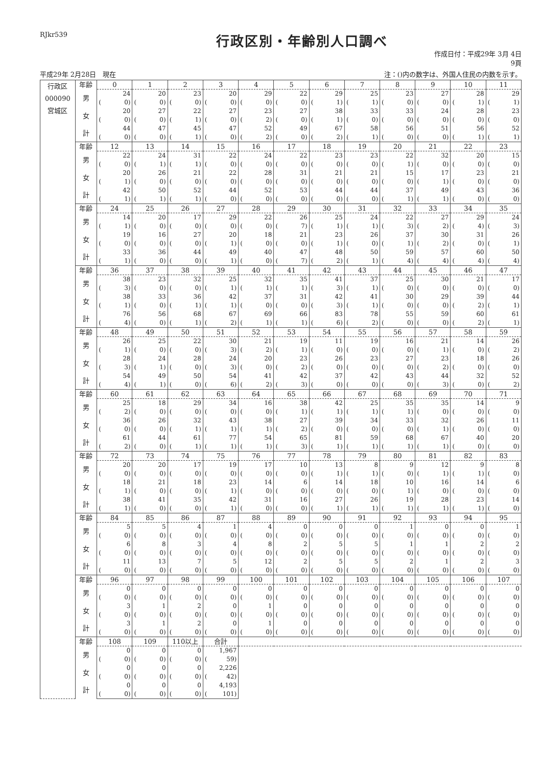RJkr539
行政区別・年齢別人口調べ
作成日付：平成29年 3月 4日
9頁
平成29年 2月28日　現在 注：()内の数字は、外国人住民の内数を示す。
| 行政区 000090 宮城区 | 年齢 | 0 | 1 | 2 | 3 | 4 | 5 | 6 | 7 | 8 | 9 | 10 | 11 |
| | 男 | 24 | 20 | 23 | 20 | 29 | 22 | 29 | 25 | 23 | 27 | 28 | 29 |
| | | ( 0) | ( 0) | ( 0) | ( 0) | ( 0) | ( 0) | ( 1) | ( 1) | ( 0) | ( 0) | ( 1) | ( 1) |
| | 女 | 20 | 27 | 22 | 27 | 23 | 27 | 38 | 33 | 33 | 24 | 28 | 23 |
| | | ( 0) | ( 0) | ( 1) | ( 0) | ( 2) | ( 0) | ( 1) | ( 0) | ( 0) | ( 0) | ( 0) | ( 0) |
| | 計 | 44 | 47 | 45 | 47 | 52 | 49 | 67 | 58 | 56 | 51 | 56 | 52 |
| | | ( 0) | ( 0) | ( 1) | ( 0) | ( 2) | ( 0) | ( 2) | ( 1) | ( 0) | ( 0) | ( 1) | ( 1) |
| | 年齢 | 12 | 13 | 14 | 15 | 16 | 17 | 18 | 19 | 20 | 21 | 22 | 23 |
| | 男 | 22 | 24 | 31 | 22 | 24 | 22 | 23 | 23 | 22 | 32 | 20 | 15 |
| | | ( 0) | ( 1) | ( 1) | ( 0) | ( 0) | ( 0) | ( 0) | ( 0) | ( 1) | ( 0) | ( 0) | ( 0) |
| | 女 | 20 | 26 | 21 | 22 | 28 | 31 | 21 | 21 | 15 | 17 | 23 | 21 |
| | | ( 1) | ( 0) | ( 0) | ( 0) | ( 0) | ( 0) | ( 0) | ( 0) | ( 0) | ( 1) | ( 0) | ( 0) |
| | 計 | 42 | 50 | 52 | 44 | 52 | 53 | 44 | 44 | 37 | 49 | 43 | 36 |
| | | ( 1) | ( 1) | ( 1) | ( 0) | ( 0) | ( 0) | ( 0) | ( 0) | ( 1) | ( 1) | ( 0) | ( 0) |
| | 年齢 | 24 | 25 | 26 | 27 | 28 | 29 | 30 | 31 | 32 | 33 | 34 | 35 |
| | 男 | 14 | 20 | 17 | 29 | 22 | 26 | 25 | 24 | 22 | 27 | 29 | 24 |
| | | ( 1) | ( 0) | ( 0) | ( 0) | ( 0) | ( 7) | ( 1) | ( 1) | ( 3) | ( 2) | ( 4) | ( 3) |
| | 女 | 19 | 16 | 27 | 20 | 18 | 21 | 23 | 26 | 37 | 30 | 31 | 26 |
| | | ( 0) | ( 0) | ( 0) | ( 1) | ( 0) | ( 0) | ( 1) | ( 0) | ( 1) | ( 2) | ( 0) | ( 1) |
| | 計 | 33 | 36 | 44 | 49 | 40 | 47 | 48 | 50 | 59 | 57 | 60 | 50 |
| | | ( 1) | ( 0) | ( 0) | ( 1) | ( 0) | ( 7) | ( 2) | ( 1) | ( 4) | ( 4) | ( 4) | ( 4) |
| | 年齢 | 36 | 37 | 38 | 39 | 40 | 41 | 42 | 43 | 44 | 45 | 46 | 47 |
| | 男 | 38 | 23 | 32 | 25 | 32 | 35 | 41 | 37 | 25 | 30 | 21 | 17 |
| | | ( 3) | ( 0) | ( 0) | ( 1) | ( 1) | ( 1) | ( 3) | ( 1) | ( 0) | ( 0) | ( 0) | ( 0) |
| | 女 | 38 | 33 | 36 | 42 | 37 | 31 | 42 | 41 | 30 | 29 | 39 | 44 |
| | | ( 1) | ( 0) | ( 1) | ( 1) | ( 0) | ( 0) | ( 3) | ( 1) | ( 0) | ( 0) | ( 2) | ( 1) |
| | 計 | 76 | 56 | 68 | 67 | 69 | 66 | 83 | 78 | 55 | 59 | 60 | 61 |
| | | ( 4) | ( 0) | ( 1) | ( 2) | ( 1) | ( 1) | ( 6) | ( 2) | ( 0) | ( 0) | ( 2) | ( 1) |
| | 年齢 | 48 | 49 | 50 | 51 | 52 | 53 | 54 | 55 | 56 | 57 | 58 | 59 |
| | 男 | 26 | 25 | 22 | 30 | 21 | 19 | 11 | 19 | 16 | 21 | 14 | 26 |
| | | ( 1) | ( 0) | ( 0) | ( 3) | ( 2) | ( 1) | ( 0) | ( 0) | ( 0) | ( 1) | ( 0) | ( 2) |
| | 女 | 28 | 24 | 28 | 24 | 20 | 23 | 26 | 23 | 27 | 23 | 18 | 26 |
| | | ( 3) | ( 1) | ( 0) | ( 3) | ( 0) | ( 2) | ( 0) | ( 0) | ( 0) | ( 2) | ( 0) | ( 0) |
| | 計 | 54 | 49 | 50 | 54 | 41 | 42 | 37 | 42 | 43 | 44 | 32 | 52 |
| | | ( 4) | ( 1) | ( 0) | ( 6) | ( 2) | ( 3) | ( 0) | ( 0) | ( 0) | ( 3) | ( 0) | ( 2) |
| | 年齢 | 60 | 61 | 62 | 63 | 64 | 65 | 66 | 67 | 68 | 69 | 70 | 71 |
| | 男 | 25 | 18 | 29 | 34 | 16 | 38 | 42 | 25 | 35 | 35 | 14 | 9 |
| | | ( 2) | ( 0) | ( 0) | ( 0) | ( 0) | ( 1) | ( 1) | ( 1) | ( 1) | ( 0) | ( 0) | ( 0) |
| | 女 | 36 | 26 | 32 | 43 | 38 | 27 | 39 | 34 | 33 | 32 | 26 | 11 |
| | | ( 0) | ( 0) | ( 1) | ( 1) | ( 1) | ( 2) | ( 0) | ( 0) | ( 0) | ( 1) | ( 0) | ( 0) |
| | 計 | 61 | 44 | 61 | 77 | 54 | 65 | 81 | 59 | 68 | 67 | 40 | 20 |
| | | ( 2) | ( 0) | ( 1) | ( 1) | ( 1) | ( 3) | ( 1) | ( 1) | ( 1) | ( 1) | ( 0) | ( 0) |
| | 年齢 | 72 | 73 | 74 | 75 | 76 | 77 | 78 | 79 | 80 | 81 | 82 | 83 |
| | 男 | 20 | 20 | 17 | 19 | 17 | 10 | 13 | 8 | 9 | 12 | 9 | 8 |
| | | ( 0) | ( 0) | ( 0) | ( 0) | ( 0) | ( 0) | ( 1) | ( 1) | ( 0) | ( 1) | ( 1) | ( 0) |
| | 女 | 18 | 21 | 18 | 23 | 14 | 6 | 14 | 18 | 10 | 16 | 14 | 6 |
| | | ( 1) | ( 0) | ( 0) | ( 1) | ( 0) | ( 0) | ( 0) | ( 0) | ( 1) | ( 0) | ( 0) | ( 0) |
| | 計 | 38 | 41 | 35 | 42 | 31 | 16 | 27 | 26 | 19 | 28 | 23 | 14 |
| | | ( 1) | ( 0) | ( 0) | ( 1) | ( 0) | ( 0) | ( 1) | ( 1) | ( 1) | ( 1) | ( 1) | ( 0) |
| | 年齢 | 84 | 85 | 86 | 87 | 88 | 89 | 90 | 91 | 92 | 93 | 94 | 95 |
| | 男 | 5 | 5 | 4 | 1 | 4 | 0 | 0 | 0 | 1 | 0 | 0 | 1 |
| | | ( 0) | ( 0) | ( 0) | ( 0) | ( 0) | ( 0) | ( 0) | ( 0) | ( 0) | ( 0) | ( 0) | ( 0) |
| | 女 | 6 | 8 | 3 | 4 | 8 | 2 | 5 | 5 | 1 | 1 | 2 | 2 |
| | | ( 0) | ( 0) | ( 0) | ( 0) | ( 0) | ( 0) | ( 0) | ( 0) | ( 0) | ( 0) | ( 0) | ( 0) |
| | 計 | 11 | 13 | 7 | 5 | 12 | 2 | 5 | 5 | 2 | 1 | 2 | 3 |
| | | ( 0) | ( 0) | ( 0) | ( 0) | ( 0) | ( 0) | ( 0) | ( 0) | ( 0) | ( 0) | ( 0) | ( 0) |
| | 年齢 | 96 | 97 | 98 | 99 | 100 | 101 | 102 | 103 | 104 | 105 | 106 | 107 |
| | 男 | 0 | 0 | 0 | 0 | 0 | 0 | 0 | 0 | 0 | 0 | 0 | 0 |
| | | ( 0) | ( 0) | ( 0) | ( 0) | ( 0) | ( 0) | ( 0) | ( 0) | ( 0) | ( 0) | ( 0) | ( 0) |
| | 女 | 3 | 1 | 2 | 0 | 1 | 0 | 0 | 0 | 0 | 0 | 0 | 0 |
| | | ( 0) | ( 0) | ( 0) | ( 0) | ( 0) | ( 0) | ( 0) | ( 0) | ( 0) | ( 0) | ( 0) | ( 0) |
| | 計 | 3 | 1 | 2 | 0 | 1 | 0 | 0 | 0 | 0 | 0 | 0 | 0 |
| | | ( 0) | ( 0) | ( 0) | ( 0) | ( 0) | ( 0) | ( 0) | ( 0) | ( 0) | ( 0) | ( 0) | ( 0) |
| | 年齢 | 108 | 109 | 110以上 | 合計 | | | | | | | | |
| | 男 | 0 | 0 | 0 | 1,967 | | | | | | | | |
| | | ( 0) | ( 0) | ( 0) | ( 59) | | | | | | | | |
| | 女 | 0 | 0 | 0 | 2,226 | | | | | | | | |
| | | ( 0) | ( 0) | ( 0) | ( 42) | | | | | | | | |
| | 計 | 0 | 0 | 0 | 4,193 | | | | | | | | |
| | | ( 0) | ( 0) | ( 0) | ( 101) | | | | | | | | |